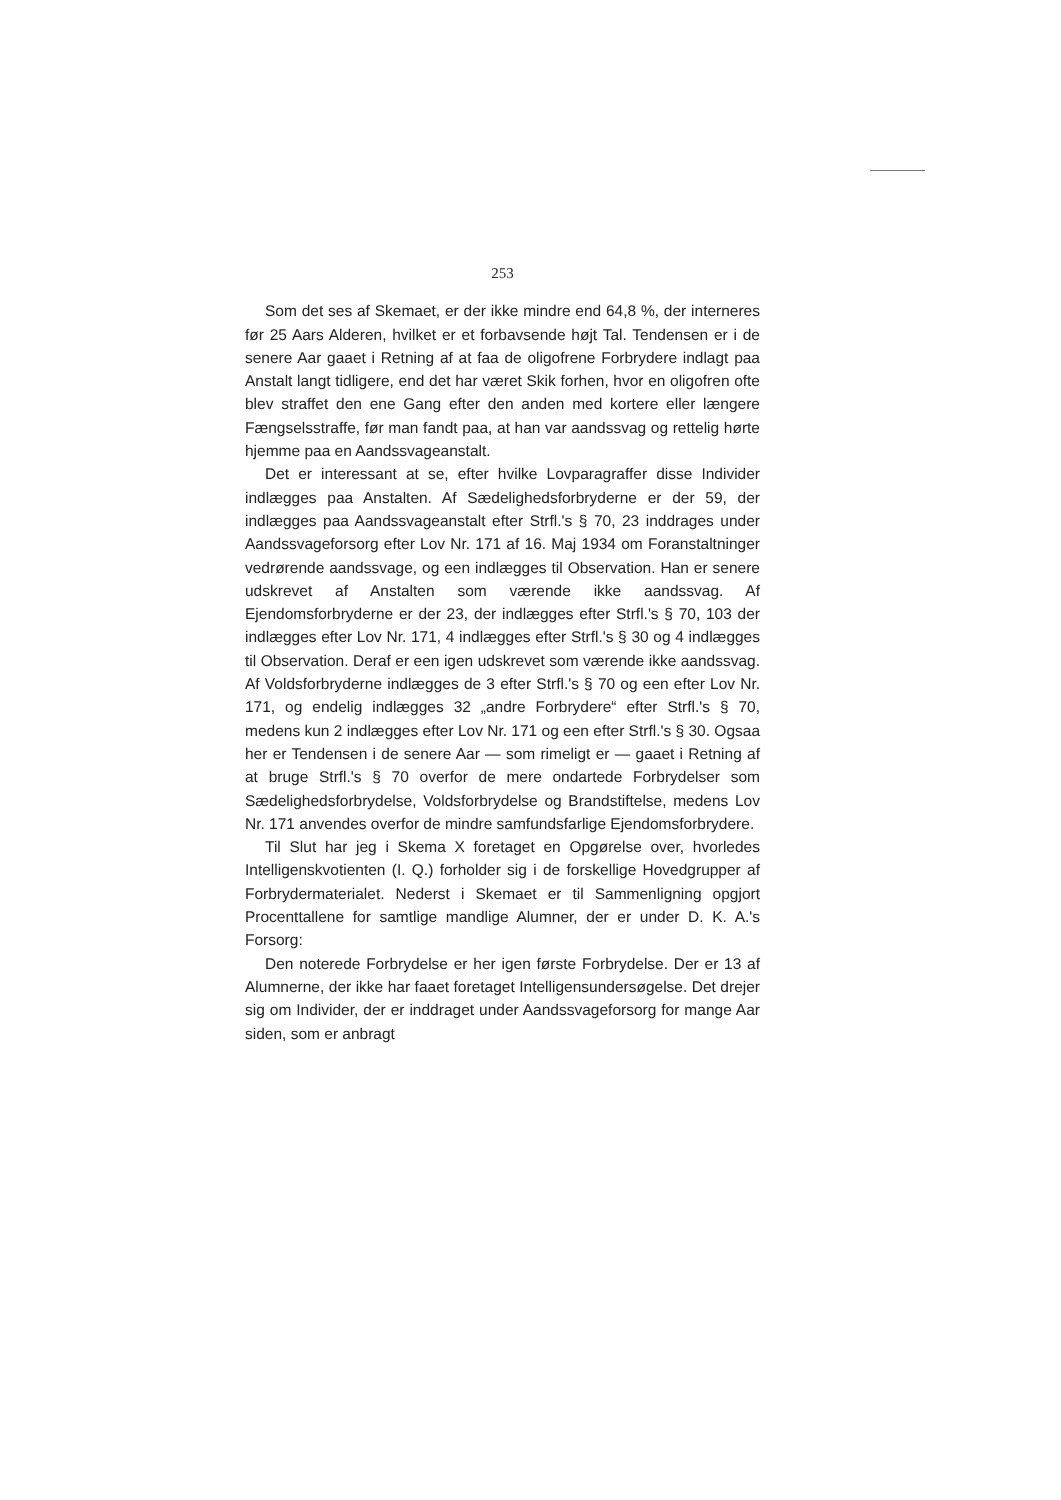253
Som det ses af Skemaet, er der ikke mindre end 64,8 %, der interneres før 25 Aars Alderen, hvilket er et forbavsende højt Tal. Tendensen er i de senere Aar gaaet i Retning af at faa de oligofrene Forbrydere indlagt paa Anstalt langt tidligere, end det har været Skik forhen, hvor en oligofren ofte blev straffet den ene Gang efter den anden med kortere eller længere Fængselsstraffe, før man fandt paa, at han var aandssvag og rettelig hørte hjemme paa en Aandssvageanstalt.
Det er interessant at se, efter hvilke Lovparagraffer disse Individer indlægges paa Anstalten. Af Sædelighedsforbryderne er der 59, der indlægges paa Aandssvageanstalt efter Strfl.'s § 70, 23 inddrages under Aandssvageforsorg efter Lov Nr. 171 af 16. Maj 1934 om Foranstaltninger vedrørende aandssvage, og een indlægges til Observation. Han er senere udskrevet af Anstalten som værende ikke aandssvag. Af Ejendomsforbryderne er der 23, der indlægges efter Strfl.'s § 70, 103 der indlægges efter Lov Nr. 171, 4 indlægges efter Strfl.'s § 30 og 4 indlægges til Observation. Deraf er een igen udskrevet som værende ikke aandssvag. Af Voldsforbryderne indlægges de 3 efter Strfl.'s § 70 og een efter Lov Nr. 171, og endelig indlægges 32 „andre Forbrydere“ efter Strfl.'s § 70, medens kun 2 indlægges efter Lov Nr. 171 og een efter Strfl.'s § 30. Ogsaa her er Tendensen i de senere Aar — som rimeligt er — gaaet i Retning af at bruge Strfl.'s § 70 overfor de mere ondartede Forbrydelser som Sædelighedsforbrydelse, Voldsforbrydelse og Brandstiftelse, medens Lov Nr. 171 anvendes overfor de mindre samfundsfarlige Ejendomsforbrydere.
Til Slut har jeg i Skema X foretaget en Opgørelse over, hvorledes Intelligenskvotienten (I. Q.) forholder sig i de forskellige Hovedgrupper af Forbrydermaterialet. Nederst i Skemaet er til Sammenligning opgjort Procenttallene for samtlige mandlige Alumner, der er under D. K. A.'s Forsorg:
Den noterede Forbrydelse er her igen første Forbrydelse. Der er 13 af Alumnerne, der ikke har faaet foretaget Intelligensundersøgelse. Det drejer sig om Individer, der er inddraget under Aandssvageforsorg for mange Aar siden, som er anbragt